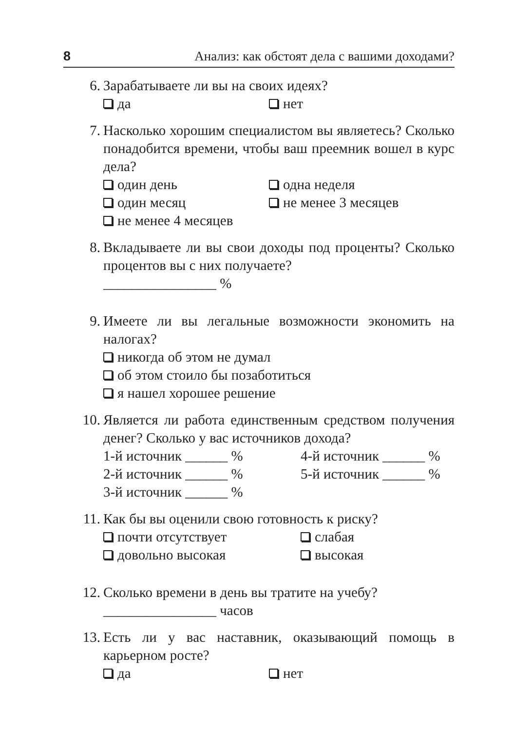8 Анализ: как обстоят дела с вашими доходами?
6. Зарабатываете ли вы на своих идеях?
да нет
7. Насколько хорошим специалистом вы являетесь? Сколько понадобится времени, чтобы ваш преемник вошел в курс дела?
один день одна неделя
один месяц не менее 3 месяцев
не менее 4 месяцев
8. Вкладываете ли вы свои доходы под проценты? Сколько процентов вы с них получаете?
________________ %
9. Имеете ли вы легальные возможности экономить на налогах?
никогда об этом не думал
об этом стоило бы позаботиться
я нашел хорошее решение
10. Является ли работа единственным средством получения денег? Сколько у вас источников дохода?
1-й источник ______ % 4-й источник ______ %
2-й источник ______ % 5-й источник ______ %
3-й источник ______ %
11. Как бы вы оценили свою готовность к риску?
почти отсутствует слабая
довольно высокая высокая
12. Сколько времени в день вы тратите на учебу?
________________ часов
13. Есть ли у вас наставник, оказывающий помощь в карьерном росте?
да нет